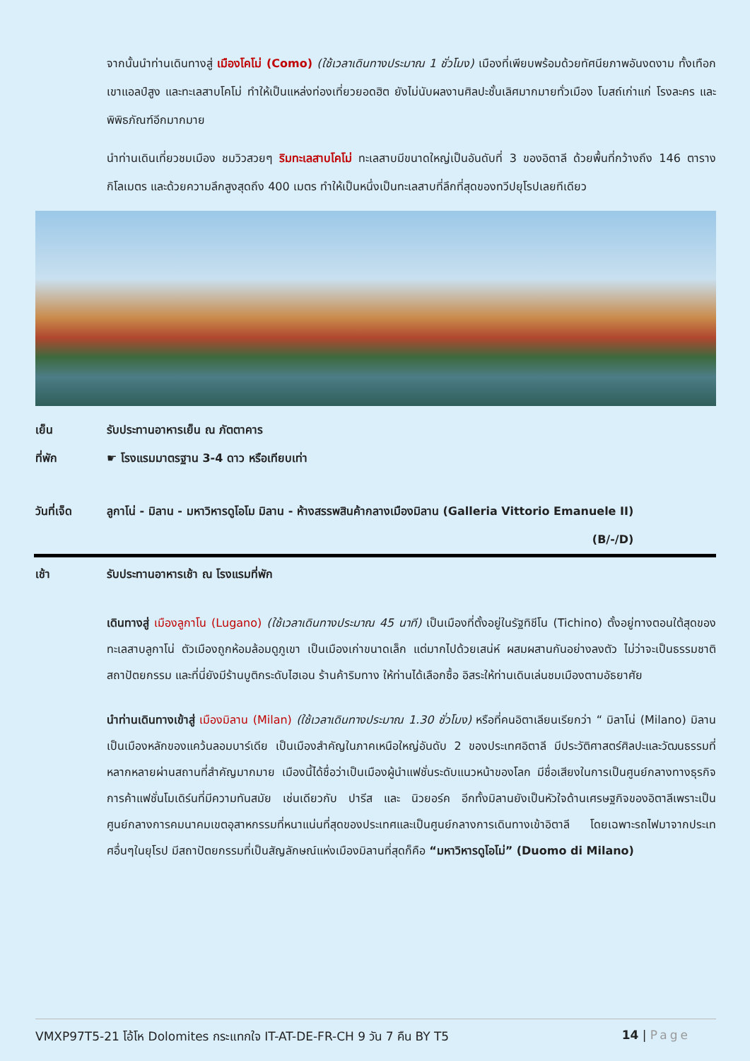จากนั้นนำท่านเดินทางสู่ เมืองโคโม่ (Como) (ใช้เวลาเดินทางประมาณ 1 ชั่วโมง) เมืองที่เพียบพร้อมด้วยทัศนียภาพอันงดงาม ทั้งเทือกเขาแอลป์สูง และทะเลสาบโคโม่ ทำให้เป็นแหล่งท่องเที่ยวยอดฮิต ยังไม่นับผลงานศิลปะชั้นเลิศมากมายทั่วเมือง โบสถ์เก่าแก่ โรงละคร และพิพิธภัณฑ์อีกมากมาย
นำท่านเดินเที่ยวชมเมือง ชมวิวสวยๆ ริมทะเลสาบโคโม่ ทะเลสาบมีขนาดใหญ่เป็นอันดับที่ 3 ของอิตาลี ด้วยพื้นที่กว้างถึง 146 ตารางกิโลเมตร และด้วยความลึกสูงสุดถึง 400 เมตร ทำให้เป็นหนึ่งเป็นทะเลสาบที่ลึกที่สุดของทวีปยุโรปเลยทีเดียว
เย็น รับประทานอาหารเย็น ณ ภัตตาคาร
ที่พัก ☛ โรงแรมมาตรฐาน 3-4 ดาว หรือเทียบเท่า
วันที่เจ็ด ลูกาโน่ - มิลาน - มหาวิหารดูโอโม มิลาน - ห้างสรรพสินค้ากลางเมืองมิลาน (Galleria Vittorio Emanuele II)
(B/-/D)
เช้า รับประทานอาหารเช้า ณ โรงแรมที่พัก
เดินทางสู่ เมืองลูกาโน (Lugano) (ใช้เวลาเดินทางประมาณ 45 นาที) เป็นเมืองที่ตั้งอยู่ในรัฐทิชีโน (Tichino) ตั้งอยู่ทางตอนใต้สุดของทะเลสาบลูกาโน่ ตัวเมืองถูกห้อมล้อมดูภูเขา เป็นเมืองเก่าขนาดเล็ก แต่มากไปด้วยเสน่ห์ ผสมผสานกันอย่างลงตัว ไม่ว่าจะเป็นธรรมชาติ สถาปัตยกรรม และที่นี่ยังมีร้านบูติกระดับไฮเอน ร้านค้าริมทาง ให้ท่านได้เลือกซื้อ อิสระให้ท่านเดินเล่นชมเมืองตามอัธยาศัย
นำท่านเดินทางเข้าสู่ เมืองมิลาน (Milan) (ใช้เวลาเดินทางประมาณ 1.30 ชั่วโมง) หรือที่คนอิตาเลียนเรียกว่า “ มิลาโน่ (Milano) มิลานเป็นเมืองหลักของแคว้นลอมบาร์เดีย เป็นเมืองสำคัญในภาคเหนือใหญ่อันดับ 2 ของประเทศอิตาลี มีประวัติศาสตร์ศิลปะและวัฒนธรรมที่หลากหลายผ่านสถานที่สำคัญมากมาย เมืองนี้ได้ชื่อว่าเป็นเมืองผู้นำแฟชั่นระดับแนวหน้าของโลก มีชื่อเสียงในการเป็นศูนย์กลางทางธุรกิจการค้าแฟชั่นโมเดิร์นที่มีความทันสมัย เช่นเดียวกับ ปารีส และ นิวยอร์ค อีกทั้งมิลานยังเป็นหัวใจด้านเศรษฐกิจของอิตาลีเพราะเป็นศูนย์กลางการคมนาคมเขตอุสาหกรรมที่หนาแน่นที่สุดของประเทศและเป็นศูนย์กลางการเดินทางเข้าอิตาลี โดยเฉพาะรถไฟมาจากประเทศอื่นๆในยุโรป มีสถาปัตยกรรมที่เป็นสัญลักษณ์แห่งเมืองมิลานที่สุดก็คือ “มหาวิหารดูโอโม่” (Duomo di Milano)
VMXP97T5-21 โอ้โห Dolomites กระแทกใจ IT-AT-DE-FR-CH 9 วัน 7 คืน BY T5 14 | Page